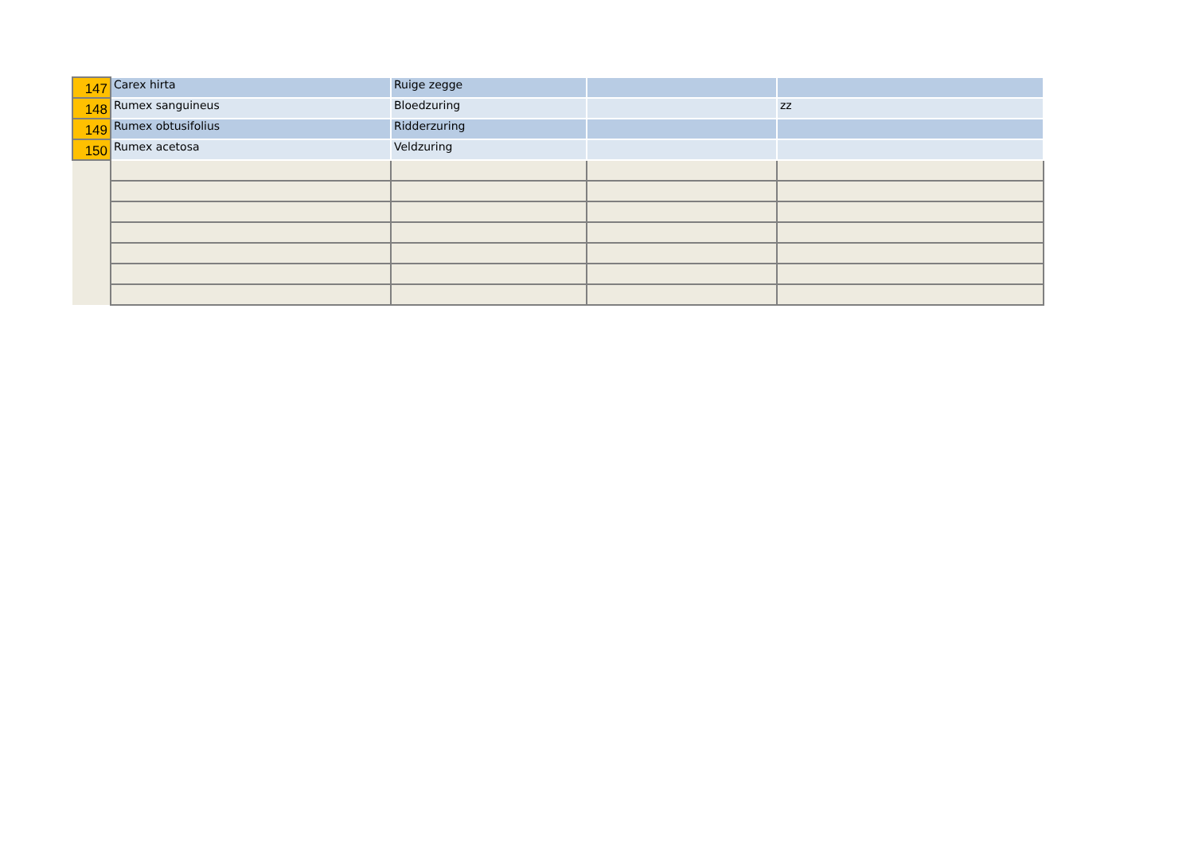| 147 | Carex hirta | Ruige zegge | | |
| 148 | Rumex sanguineus | Bloedzuring | | zz |
| 149 | Rumex obtusifolius | Ridderzuring | | |
| 150 | Rumex acetosa | Veldzuring | | |